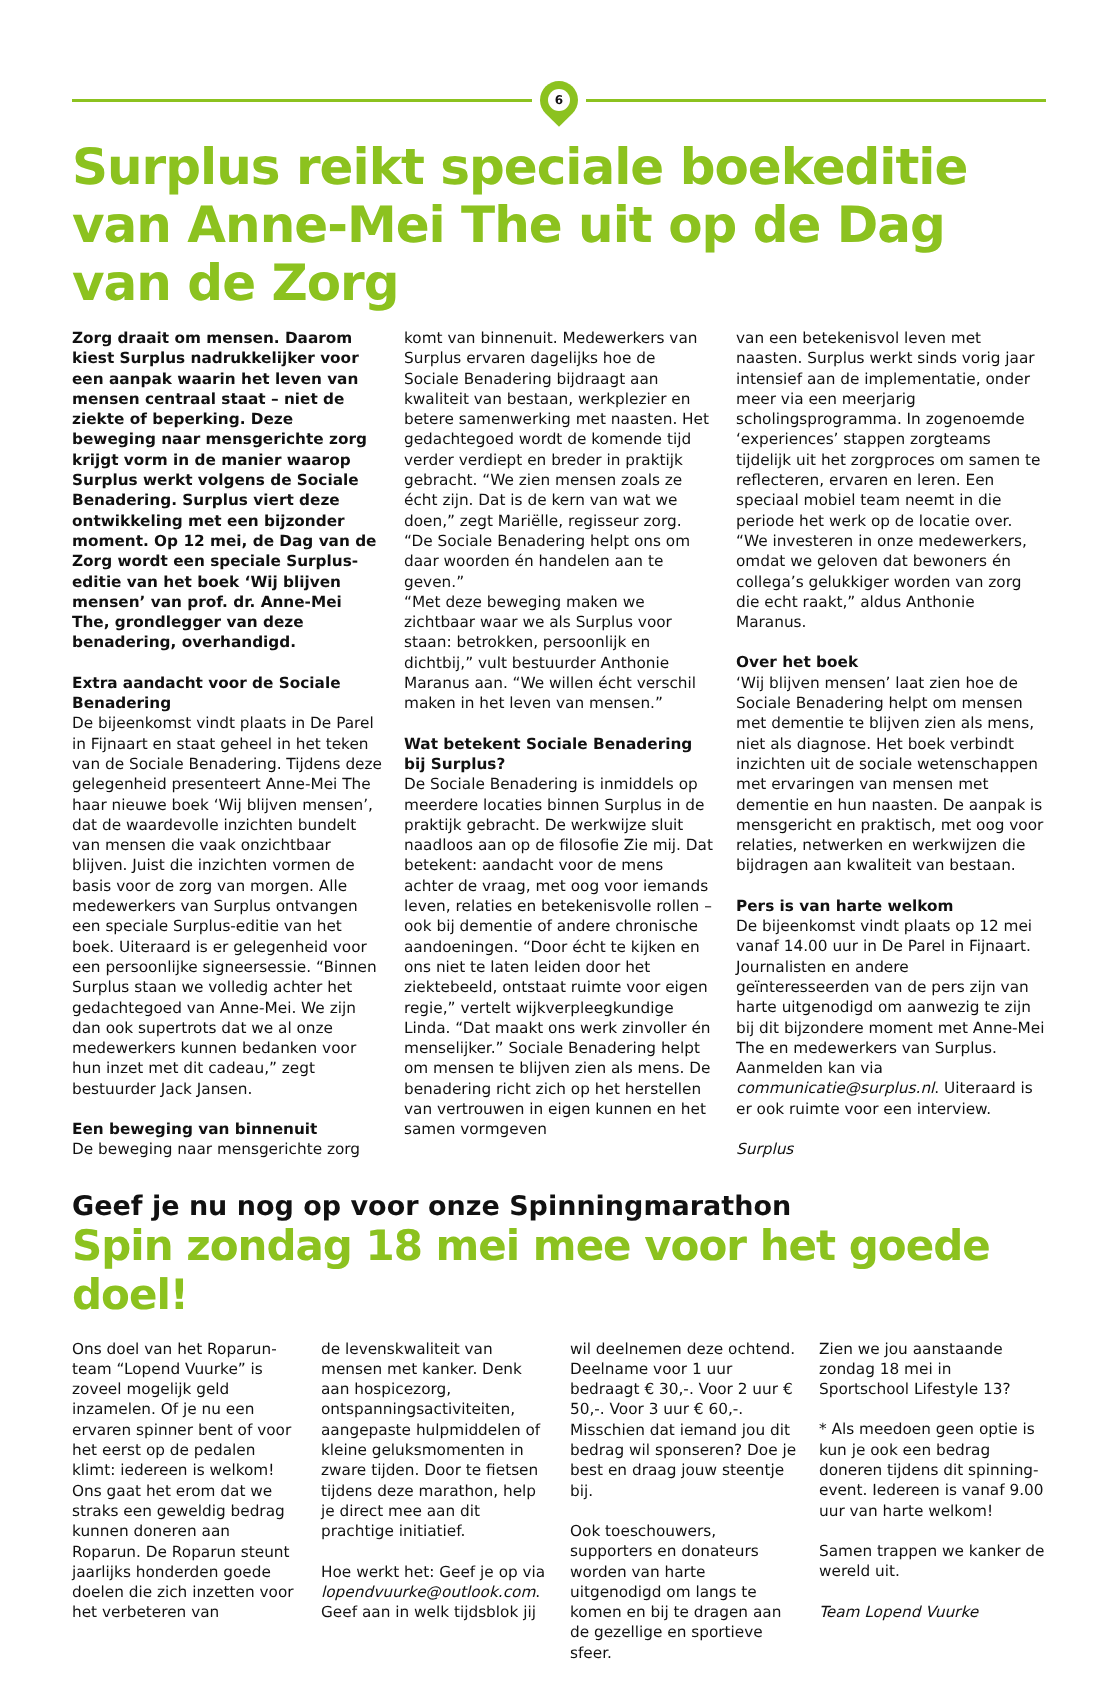6
Surplus reikt speciale boekeditie van Anne-Mei The uit op de Dag van de Zorg
Zorg draait om mensen. Daarom kiest Surplus nadrukkelijker voor een aanpak waarin het leven van mensen centraal staat – niet de ziekte of beperking. Deze beweging naar mensgerichte zorg krijgt vorm in de manier waarop Surplus werkt volgens de Sociale Benadering. Surplus viert deze ontwikkeling met een bijzonder moment. Op 12 mei, de Dag van de Zorg wordt een speciale Surplus-editie van het boek ‘Wij blijven mensen’ van prof. dr. Anne-Mei The, grondlegger van deze benadering, overhandigd.
Extra aandacht voor de Sociale Benadering
De bijeenkomst vindt plaats in De Parel in Fijnaart en staat geheel in het teken van de Sociale Benadering. Tijdens deze gelegenheid presenteert Anne-Mei The haar nieuwe boek ‘Wij blijven mensen’, dat de waardevolle inzichten bundelt van mensen die vaak onzichtbaar blijven. Juist die inzichten vormen de basis voor de zorg van morgen. Alle medewerkers van Surplus ontvangen een speciale Surplus-editie van het boek. Uiteraard is er gelegenheid voor een persoonlijke signeersessie. “Binnen Surplus staan we volledig achter het gedachtegoed van Anne-Mei. We zijn dan ook supertrots dat we al onze medewerkers kunnen bedanken voor hun inzet met dit cadeau,” zegt bestuurder Jack Jansen.
Een beweging van binnenuit
De beweging naar mensgerichte zorg
komt van binnenuit. Medewerkers van Surplus ervaren dagelijks hoe de Sociale Benadering bijdraagt aan kwaliteit van bestaan, werkplezier en betere samenwerking met naasten. Het gedachtegoed wordt de komende tijd verder verdiept en breder in praktijk gebracht. “We zien mensen zoals ze écht zijn. Dat is de kern van wat we doen,” zegt Mariëlle, regisseur zorg. “De Sociale Benadering helpt ons om daar woorden én handelen aan te geven.”
“Met deze beweging maken we zichtbaar waar we als Surplus voor staan: betrokken, persoonlijk en dichtbij,” vult bestuurder Anthonie Maranus aan. “We willen écht verschil maken in het leven van mensen.”
Wat betekent Sociale Benadering bij Surplus?
De Sociale Benadering is inmiddels op meerdere locaties binnen Surplus in de praktijk gebracht. De werkwijze sluit naadloos aan op de filosofie Zie mij. Dat betekent: aandacht voor de mens achter de vraag, met oog voor iemands leven, relaties en betekenisvolle rollen – ook bij dementie of andere chronische aandoeningen. “Door écht te kijken en ons niet te laten leiden door het ziektebeeld, ontstaat ruimte voor eigen regie,” vertelt wijkverpleegkundige Linda. “Dat maakt ons werk zinvoller én menselijker.” Sociale Benadering helpt om mensen te blijven zien als mens. De benadering richt zich op het herstellen van vertrouwen in eigen kunnen en het samen vormgeven
van een betekenisvol leven met naasten. Surplus werkt sinds vorig jaar intensief aan de implementatie, onder meer via een meerjarig scholingsprogramma. In zogenoemde ‘experiences’ stappen zorgteams tijdelijk uit het zorgproces om samen te reflecteren, ervaren en leren. Een speciaal mobiel team neemt in die periode het werk op de locatie over. “We investeren in onze medewerkers, omdat we geloven dat bewoners én collega’s gelukkiger worden van zorg die echt raakt,” aldus Anthonie Maranus.
Over het boek
‘Wij blijven mensen’ laat zien hoe de Sociale Benadering helpt om mensen met dementie te blijven zien als mens, niet als diagnose. Het boek verbindt inzichten uit de sociale wetenschappen met ervaringen van mensen met dementie en hun naasten. De aanpak is mensgericht en praktisch, met oog voor relaties, netwerken en werkwijzen die bijdragen aan kwaliteit van bestaan.
Pers is van harte welkom
De bijeenkomst vindt plaats op 12 mei vanaf 14.00 uur in De Parel in Fijnaart. Journalisten en andere geïnteresseerden van de pers zijn van harte uitgenodigd om aanwezig te zijn bij dit bijzondere moment met Anne-Mei The en medewerkers van Surplus. Aanmelden kan via communicatie@surplus.nl. Uiteraard is er ook ruimte voor een interview.
Surplus
Geef je nu nog op voor onze Spinningmarathon
Spin zondag 18 mei mee voor het goede doel!
Ons doel van het Roparun-team “Lopend Vuurke” is zoveel mogelijk geld inzamelen. Of je nu een ervaren spinner bent of voor het eerst op de pedalen klimt: iedereen is welkom! Ons gaat het erom dat we straks een geweldig bedrag kunnen doneren aan Roparun. De Roparun steunt jaarlijks honderden goede doelen die zich inzetten voor het verbeteren van
de levenskwaliteit van mensen met kanker. Denk aan hospicezorg, ontspanningsactiviteiten, aangepaste hulpmiddelen of kleine geluksmomenten in zware tijden. Door te fietsen tijdens deze marathon, help je direct mee aan dit prachtige initiatief.
Hoe werkt het: Geef je op via lopendvuurke@outlook.com. Geef aan in welk tijdsblok jij
wil deelnemen deze ochtend. Deelname voor 1 uur bedraagt € 30,-. Voor 2 uur € 50,-. Voor 3 uur € 60,-. Misschien dat iemand jou dit bedrag wil sponseren? Doe je best en draag jouw steentje bij.
Ook toeschouwers, supporters en donateurs worden van harte uitgenodigd om langs te komen en bij te dragen aan de gezellige en sportieve sfeer.
Zien we jou aanstaande zondag 18 mei in Sportschool Lifestyle 13?
* Als meedoen geen optie is kun je ook een bedrag doneren tijdens dit spinning-event. Iedereen is vanaf 9.00 uur van harte welkom!
Samen trappen we kanker de wereld uit.
Team Lopend Vuurke